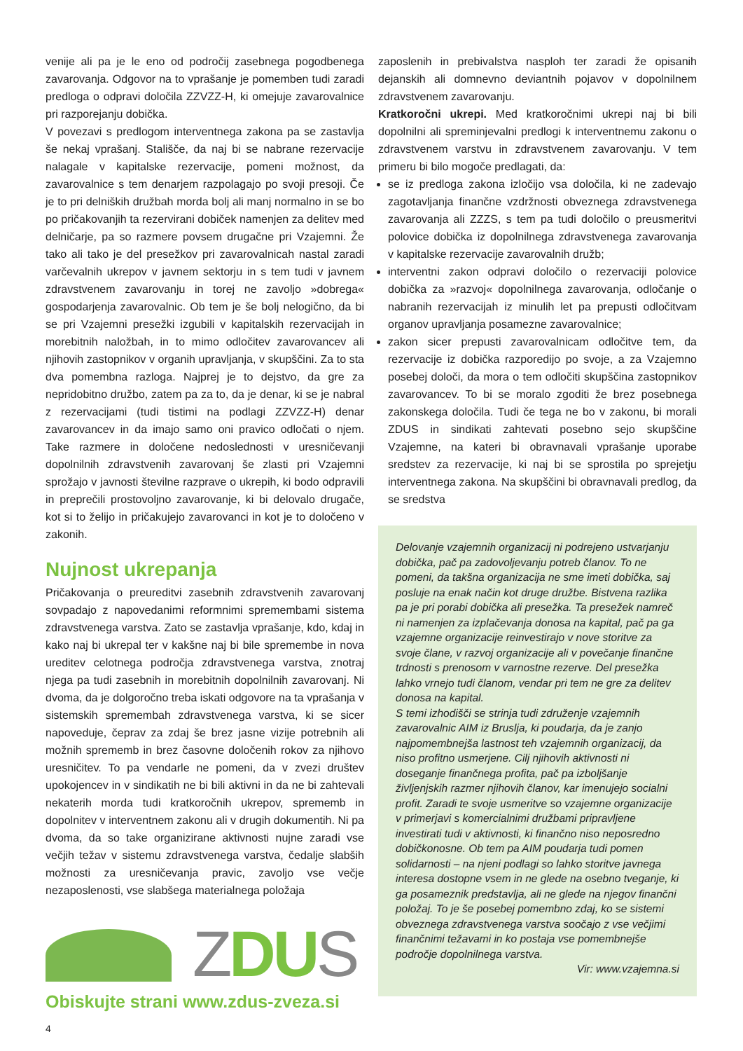venije ali pa je le eno od področij zasebnega pogodbenega zavarovanja. Odgovor na to vprašanje je pomemben tudi zaradi predloga o odpravi določila ZZVZZ-H, ki omejuje zavarovalnice pri razporejanju dobička.
V povezavi s predlogom interventnega zakona pa se zastavlja še nekaj vprašanj. Stališče, da naj bi se nabrane rezervacije nalagale v kapitalske rezervacije, pomeni možnost, da zavarovalnice s tem denarjem razpolagajo po svoji presoji. Če je to pri delniških družbah morda bolj ali manj normalno in se bo po pričakovanjih ta rezervirani dobiček namenjen za delitev med delničarje, pa so razmere povsem drugačne pri Vzajemni. Že tako ali tako je del presežkov pri zavarovalnicah nastal zaradi varčevalnih ukrepov v javnem sektorju in s tem tudi v javnem zdravstvenem zavarovanju in torej ne zavoljo »dobrega« gospodarjenja zavarovalnic. Ob tem je še bolj nelogično, da bi se pri Vzajemni presežki izgubili v kapitalskih rezervacijah in morebitnih naložbah, in to mimo odločitev zavarovancev ali njihovih zastopnikov v organih upravljanja, v skupščini. Za to sta dva pomembna razloga. Najprej je to dejstvo, da gre za nepridobitno družbo, zatem pa za to, da je denar, ki se je nabral z rezervacijami (tudi tistimi na podlagi ZZVZZ-H) denar zavarovancev in da imajo samo oni pravico odločati o njem. Take razmere in določene nedoslednosti v uresničevanji dopolnilnih zdravstvenih zavarovanj še zlasti pri Vzajemni sprožajo v javnosti številne razprave o ukrepih, ki bodo odpravili in preprečili prostovoljno zavarovanje, ki bi delovalo drugače, kot si to želijo in pričakujejo zavarovanci in kot je to določeno v zakonih.
Nujnost ukrepanja
Pričakovanja o preureditvi zasebnih zdravstvenih zavarovanj sovpadajo z napovedanimi reformnimi spremembami sistema zdravstvenega varstva. Zato se zastavlja vprašanje, kdo, kdaj in kako naj bi ukrepal ter v kakšne naj bi bile spremembe in nova ureditev celotnega področja zdravstvenega varstva, znotraj njega pa tudi zasebnih in morebitnih dopolnilnih zavarovanj. Ni dvoma, da je dolgoročno treba iskati odgovore na ta vprašanja v sistemskih spremembah zdravstvenega varstva, ki se sicer napoveduje, čeprav za zdaj še brez jasne vizije potrebnih ali možnih sprememb in brez časovne določenih rokov za njihovo uresničitev. To pa vendarle ne pomeni, da v zvezi društev upokojencev in v sindikatih ne bi bili aktivni in da ne bi zahtevali nekaterih morda tudi kratkoročnih ukrepov, sprememb in dopolnitev v interventnem zakonu ali v drugih dokumentih. Ni pa dvoma, da so take organizirane aktivnosti nujne zaradi vse večjih težav v sistemu zdravstvenega varstva, čedalje slabših možnosti za uresničevanja pravic, zavoljo vse večje nezaposlenosti, vse slabšega materialnega položaja
ZDUS
Obiskujte strani www.zdus-zveza.si
4
zaposlenih in prebivalstva nasploh ter zaradi že opisanih dejanskih ali domnevno deviantnih pojavov v dopolnilnem zdravstvenem zavarovanju.
Kratkoročni ukrepi. Med kratkoročnimi ukrepi naj bi bili dopolnilni ali spreminjevalni predlogi k interventnemu zakonu o zdravstvenem varstvu in zdravstvenem zavarovanju. V tem primeru bi bilo mogoče predlagati, da:
se iz predloga zakona izločijo vsa določila, ki ne zadevajo zagotavljanja finančne vzdržnosti obveznega zdravstvenega zavarovanja ali ZZZS, s tem pa tudi določilo o preusmeritvi polovice dobička iz dopolnilnega zdravstvenega zavarovanja v kapitalske rezervacije zavarovalnih družb;
interventni zakon odpravi določilo o rezervaciji polovice dobička za »razvoj« dopolnilnega zavarovanja, odločanje o nabranih rezervacijah iz minulih let pa prepusti odločitvam organov upravljanja posamezne zavarovalnice;
zakon sicer prepusti zavarovalnicam odločitve tem, da rezervacije iz dobička razporedijo po svoje, a za Vzajemno posebej določi, da mora o tem odločiti skupščina zastopnikov zavarovancev. To bi se moralo zgoditi že brez posebnega zakonskega določila. Tudi če tega ne bo v zakonu, bi morali ZDUS in sindikati zahtevati posebno sejo skupščine Vzajemne, na kateri bi obravnavali vprašanje uporabe sredstev za rezervacije, ki naj bi se sprostila po sprejetju interventnega zakona. Na skupščini bi obravnavali predlog, da se sredstva
Delovanje vzajemnih organizacij ni podrejeno ustvarjanju dobička, pač pa zadovoljevanju potreb članov. To ne pomeni, da takšna organizacija ne sme imeti dobička, saj posluje na enak način kot druge družbe. Bistvena razlika pa je pri porabi dobička ali presežka. Ta presežek namreč ni namenjen za izplačevanja donosa na kapital, pač pa ga vzajemne organizacije reinvestirajo v nove storitve za svoje člane, v razvoj organizacije ali v povečanje finančne trdnosti s prenosom v varnostne rezerve. Del presežka lahko vrnejo tudi članom, vendar pri tem ne gre za delitev donosa na kapital.
S temi izhodišči se strinja tudi združenje vzajemnih zavarovalnic AIM iz Bruslja, ki poudarja, da je zanjo najpomembnejša lastnost teh vzajemnih organizacij, da niso profitno usmerjene. Cilj njihovih aktivnosti ni doseganje finančnega profita, pač pa izboljšanje življenjskih razmer njihovih članov, kar imenujejo socialni profit. Zaradi te svoje usmeritve so vzajemne organizacije v primerjavi s komercialnimi družbami pripravljene investirati tudi v aktivnosti, ki finančno niso neposredno dobičkonosne. Ob tem pa AIM poudarja tudi pomen
solidarnosti – na njeni podlagi so lahko storitve javnega interesa dostopne vsem in ne glede na osebno tveganje, ki ga posameznik predstavlja, ali ne glede na njegov finančni položaj. To je še posebej pomembno zdaj, ko se sistemi obveznega zdravstvenega varstva soočajo z vse večjimi finančnimi težavami in ko postaja vse pomembnejše področje dopolnilnega varstva.
Vir: www.vzajemna.si